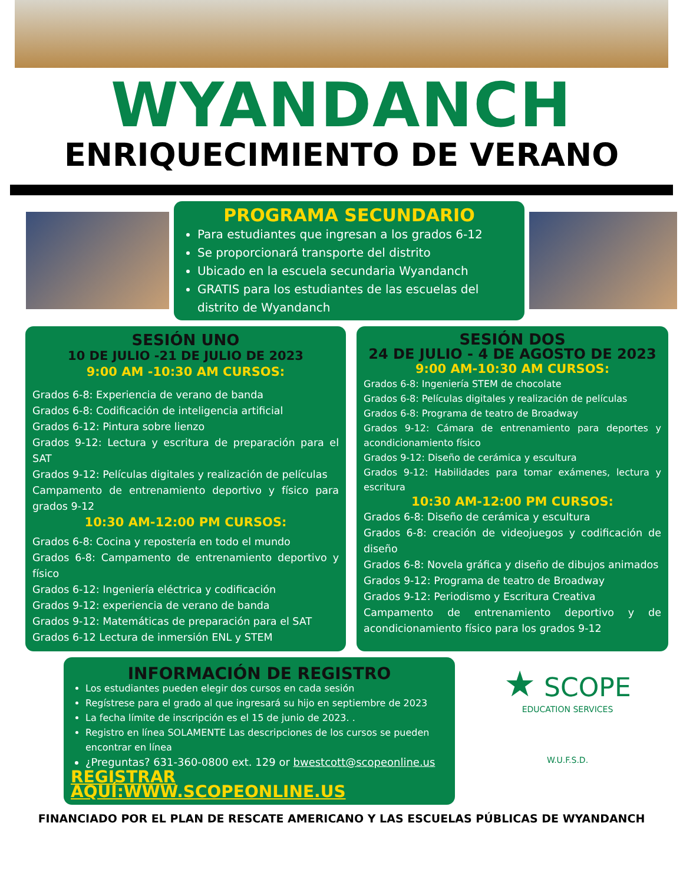WYANDANCH
ENRIQUECIMIENTO DE VERANO
PROGRAMA SECUNDARIO
Para estudiantes que ingresan a los grados 6-12
Se proporcionará transporte del distrito
Ubicado en la escuela secundaria Wyandanch
GRATIS para los estudiantes de las escuelas del distrito de Wyandanch
SESIÓN UNO
10 DE JULIO -21 DE JULIO DE 2023
9:00 AM -10:30 AM CURSOS:
Grados 6-8: Experiencia de verano de banda
Grados 6-8: Codificación de inteligencia artificial
Grados 6-12: Pintura sobre lienzo
Grados 9-12: Lectura y escritura de preparación para el SAT
Grados 9-12: Películas digitales y realización de películas
Campamento de entrenamiento deportivo y físico para grados 9-12
10:30 AM-12:00 PM CURSOS:
Grados 6-8: Cocina y repostería en todo el mundo
Grados 6-8: Campamento de entrenamiento deportivo y físico
Grados 6-12: Ingeniería eléctrica y codificación
Grados 9-12: experiencia de verano de banda
Grados 9-12: Matemáticas de preparación para el SAT
Grados 6-12 Lectura de inmersión ENL y STEM
SESIÓN DOS
24 DE JULIO - 4 DE AGOSTO DE 2023
9:00 AM-10:30 AM CURSOS:
Grados 6-8: Ingeniería STEM de chocolate
Grados 6-8: Películas digitales y realización de películas
Grados 6-8: Programa de teatro de Broadway
Grados 9-12: Cámara de entrenamiento para deportes y acondicionamiento físico
Grados 9-12: Diseño de cerámica y escultura
Grados 9-12: Habilidades para tomar exámenes, lectura y escritura
10:30 AM-12:00 PM CURSOS:
Grados 6-8: Diseño de cerámica y escultura
Grados 6-8: creación de videojuegos y codificación de diseño
Grados 6-8: Novela gráfica y diseño de dibujos animados
Grados 9-12: Programa de teatro de Broadway
Grados 9-12: Periodismo y Escritura Creativa
Campamento de entrenamiento deportivo y de acondicionamiento físico para los grados 9-12
INFORMACIÓN DE REGISTRO
Los estudiantes pueden elegir dos cursos en cada sesión
Regístrese para el grado al que ingresará su hijo en septiembre de 2023
La fecha límite de inscripción es el 15 de junio de 2023. .
Registro en línea SOLAMENTE Las descripciones de los cursos se pueden encontrar en línea
¿Preguntas? 631-360-0800 ext. 129 or bwestcott@scopeonline.us
REGISTRAR AQUÍ:WWW.SCOPEONLINE.US
★ SCOPE
EDUCATION SERVICES
W.U.F.S.D.
FINANCIADO POR EL PLAN DE RESCATE AMERICANO Y LAS ESCUELAS PÚBLICAS DE WYANDANCH